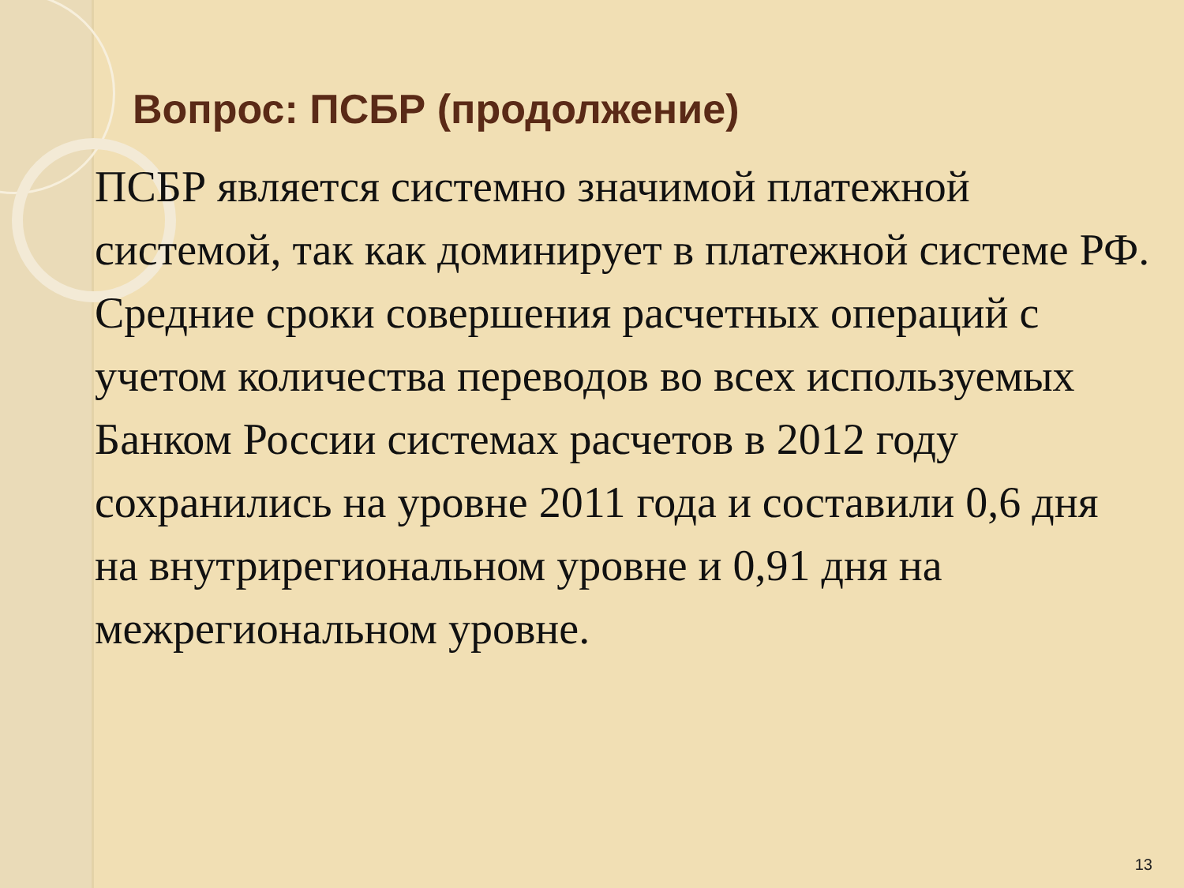Вопрос: ПСБР (продолжение)
ПСБР является системно значимой платежной системой, так как доминирует в платежной системе РФ.
Средние сроки совершения расчетных операций с учетом количества переводов во всех используемых Банком России системах расчетов в 2012 году сохранились на уровне 2011 года и составили 0,6 дня на внутрирегиональном уровне и 0,91 дня на межрегиональном уровне.
13